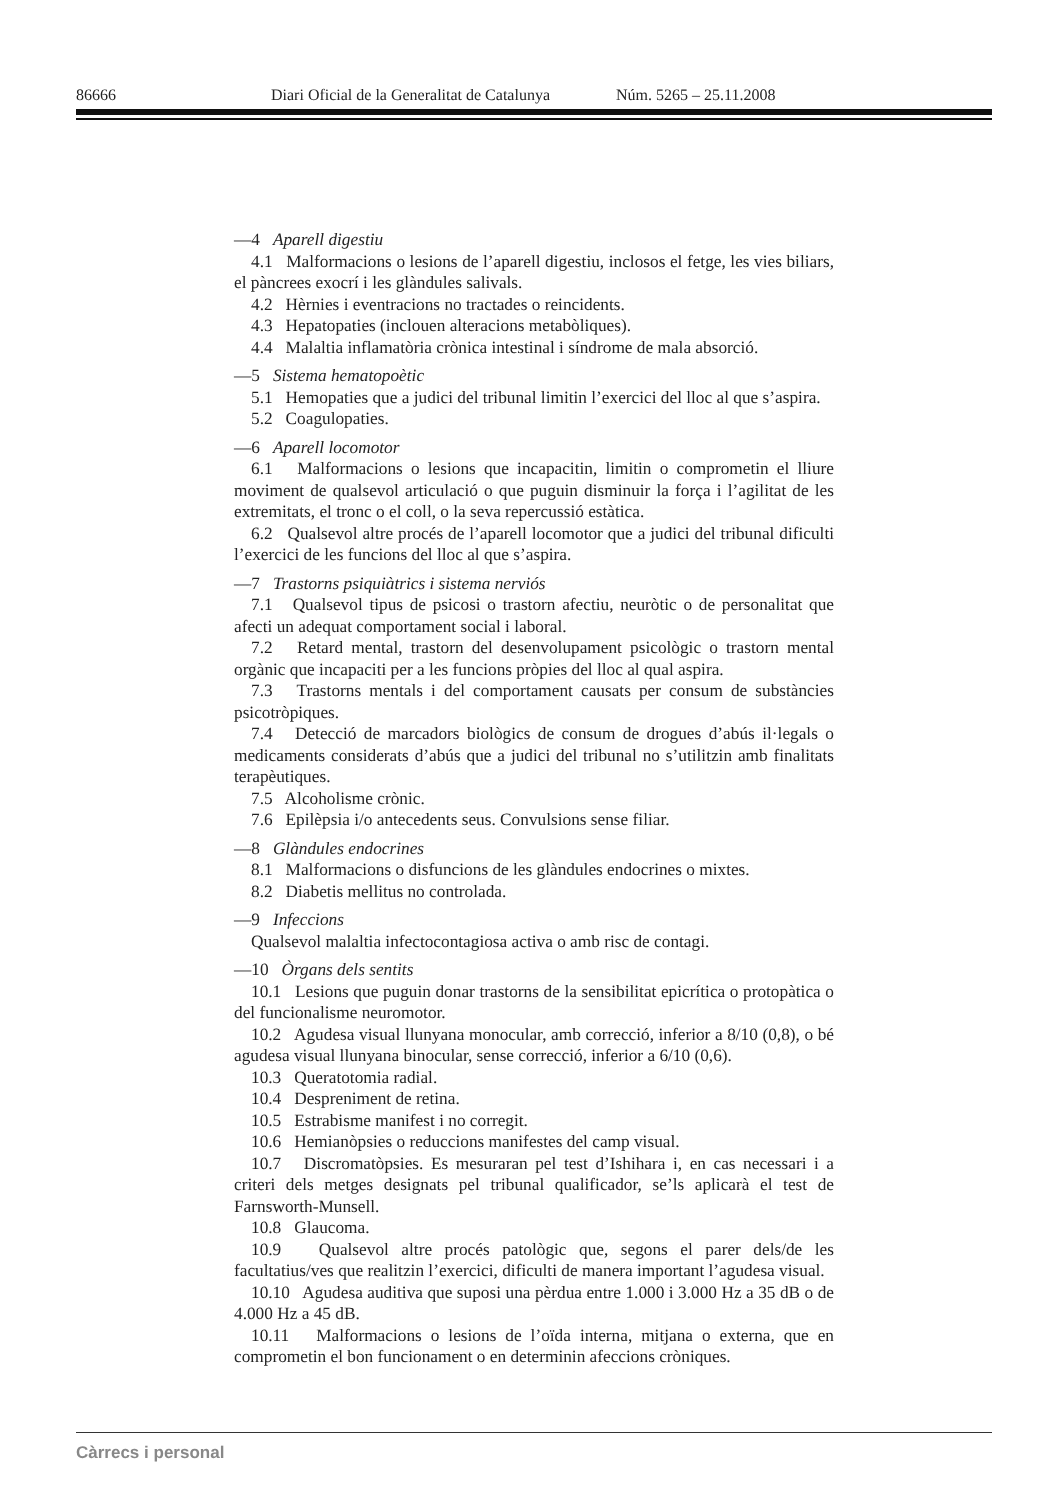86666 Diari Oficial de la Generalitat de Catalunya Núm. 5265 – 25.11.2008
—4 Aparell digestiu
4.1 Malformacions o lesions de l’aparell digestiu, inclosos el fetge, les vies biliars, el pàncrees exocrí i les glàndules salivals.
4.2 Hèrnies i eventracions no tractades o reincidents.
4.3 Hepatopaties (inclouen alteracions metabòliques).
4.4 Malaltia inflamatòria crònica intestinal i síndrome de mala absorció.
—5 Sistema hematopoètic
5.1 Hemopaties que a judici del tribunal limitin l’exercici del lloc al que s’aspira.
5.2 Coagulopaties.
—6 Aparell locomotor
6.1 Malformacions o lesions que incapacitin, limitin o comprometin el lliure moviment de qualsevol articulació o que puguin disminuir la força i l’agilitat de les extremitats, el tronc o el coll, o la seva repercussió estàtica.
6.2 Qualsevol altre procés de l’aparell locomotor que a judici del tribunal dificulti l’exercici de les funcions del lloc al que s’aspira.
—7 Trastorns psiquiàtrics i sistema nerviós
7.1 Qualsevol tipus de psicosi o trastorn afectiu, neuròtic o de personalitat que afecti un adequat comportament social i laboral.
7.2 Retard mental, trastorn del desenvolupament psicològic o trastorn mental orgànic que incapaciti per a les funcions pròpies del lloc al qual aspira.
7.3 Trastorns mentals i del comportament causats per consum de substàncies psicotròpiques.
7.4 Detecció de marcadors biològics de consum de drogues d’abús il·legals o medicaments considerats d’abús que a judici del tribunal no s’utilitzin amb finalitats terapèutiques.
7.5 Alcoholisme crònic.
7.6 Epilèpsia i/o antecedents seus. Convulsions sense filiar.
—8 Glàndules endocrines
8.1 Malformacions o disfuncions de les glàndules endocrines o mixtes.
8.2 Diabetis mellitus no controlada.
—9 Infeccions
Qualsevol malaltia infectocontagiosa activa o amb risc de contagi.
—10 Òrgans dels sentits
10.1 Lesions que puguin donar trastorns de la sensibilitat epicrítica o protopàtica o del funcionalisme neuromotor.
10.2 Agudesa visual llunyana monocular, amb correcció, inferior a 8/10 (0,8), o bé agudesa visual llunyana binocular, sense correcció, inferior a 6/10 (0,6).
10.3 Queratotomia radial.
10.4 Despreniment de retina.
10.5 Estrabisme manifest i no corregit.
10.6 Hemianòpsies o reduccions manifestes del camp visual.
10.7 Discromatòpsies. Es mesuraran pel test d’Ishihara i, en cas necessari i a criteri dels metges designats pel tribunal qualificador, se’ls aplicarà el test de Farnsworth-Munsell.
10.8 Glaucoma.
10.9 Qualsevol altre procés patològic que, segons el parer dels/de les facultatius/ves que realitzin l’exercici, dificulti de manera important l’agudesa visual.
10.10 Agudesa auditiva que suposi una pèrdua entre 1.000 i 3.000 Hz a 35 dB o de 4.000 Hz a 45 dB.
10.11 Malformacions o lesions de l’oïda interna, mitjana o externa, que en comprometin el bon funcionament o en determinin afeccions cròniques.
Càrrecs i personal